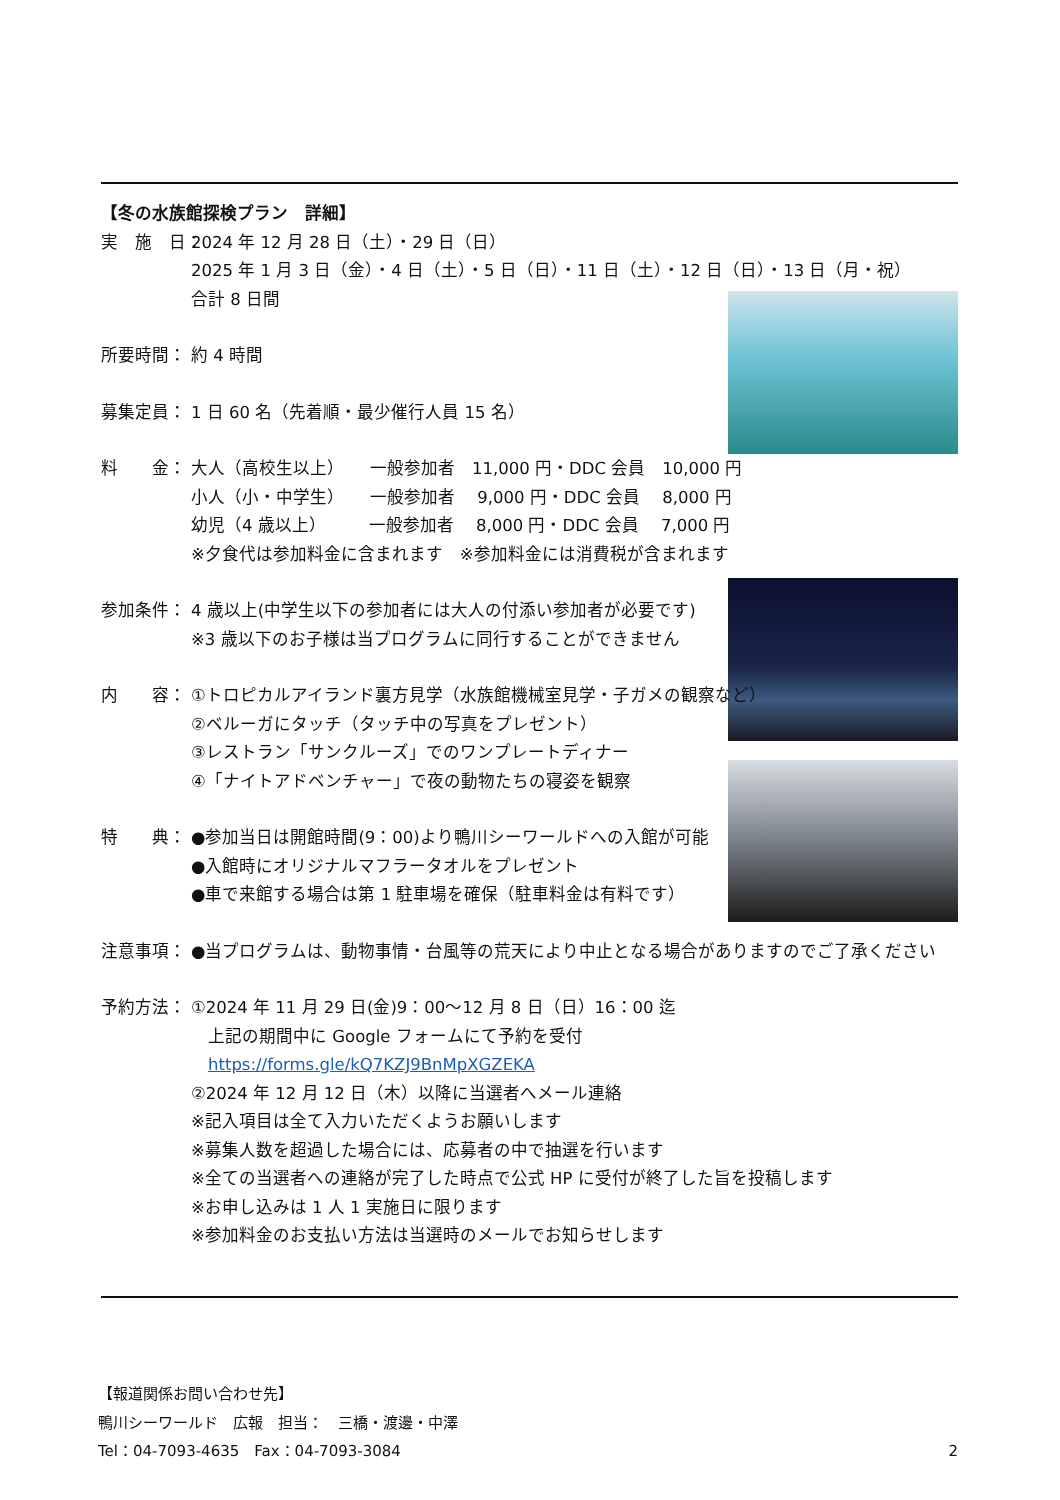【冬の水族館探検プラン　詳細】
実　施　日： 2024 年 12 月 28 日（土）・29 日（日）
2025 年 1 月 3 日（金）・4 日（土）・5 日（日）・11 日（土）・12 日（日）・13 日（月・祝）
合計 8 日間
所要時間： 約 4 時間
募集定員： 1 日 60 名（先着順・最少催行人員 15 名）
料　　金： 大人（高校生以上）　　一般参加者　11,000 円・DDC 会員　10,000 円
小人（小・中学生）　　一般参加者　 9,000 円・DDC 会員　 8,000 円
幼児（4 歳以上）　　　一般参加者　 8,000 円・DDC 会員　 7,000 円
※夕食代は参加料金に含まれます　※参加料金には消費税が含まれます
参加条件： 4 歳以上(中学生以下の参加者には大人の付添い参加者が必要です)
※3 歳以下のお子様は当プログラムに同行することができません
内　　容： ①トロピカルアイランド裏方見学（水族館機械室見学・子ガメの観察など）
②ベルーガにタッチ（タッチ中の写真をプレゼント）
③レストラン「サンクルーズ」でのワンプレートディナー
④「ナイトアドベンチャー」で夜の動物たちの寝姿を観察
特　　典： ●参加当日は開館時間(9：00)より鴨川シーワールドへの入館が可能
●入館時にオリジナルマフラータオルをプレゼント
●車で来館する場合は第 1 駐車場を確保（駐車料金は有料です）
注意事項： ●当プログラムは、動物事情・台風等の荒天により中止となる場合がありますのでご了承ください
予約方法： ①2024 年 11 月 29 日(金)9：00～12 月 8 日（日）16：00 迄
　上記の期間中に Google フォームにて予約を受付
　https://forms.gle/kQ7KZJ9BnMpXGZEKA
②2024 年 12 月 12 日（木）以降に当選者へメール連絡
※記入項目は全て入力いただくようお願いします
※募集人数を超過した場合には、応募者の中で抽選を行います
※全ての当選者への連絡が完了した時点で公式 HP に受付が終了した旨を投稿します
※お申し込みは 1 人 1 実施日に限ります
※参加料金のお支払い方法は当選時のメールでお知らせします
【報道関係お問い合わせ先】
鴨川シーワールド　広報　担当：　三橋・渡邊・中澤
Tel：04-7093-4635　Fax：04-7093-3084 2